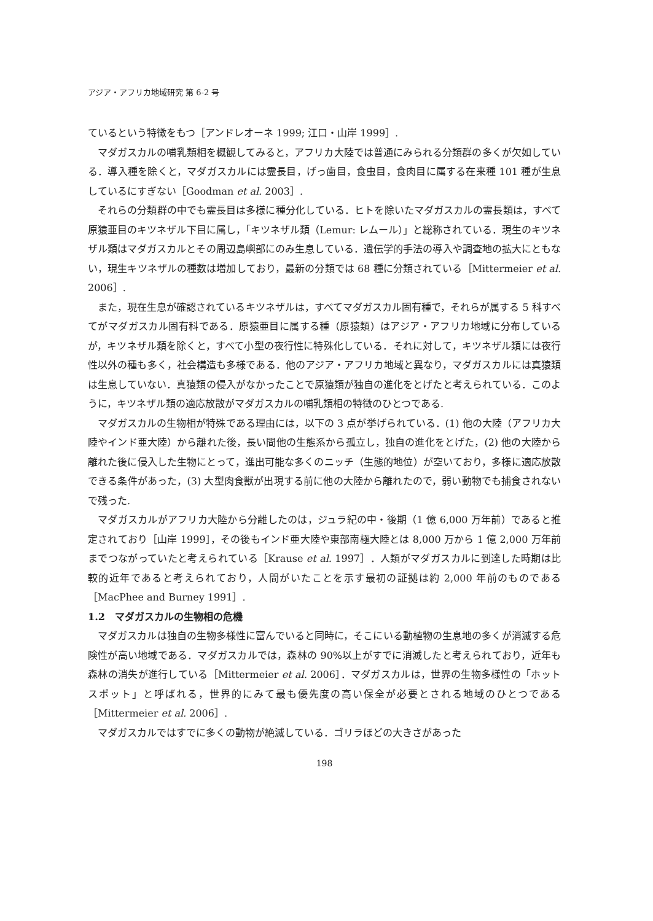アジア・アフリカ地域研究 第 6-2 号
ているという特徴をもつ［アンドレオーネ 1999; 江口・山岸 1999］.
マダガスカルの哺乳類相を概観してみると，アフリカ大陸では普通にみられる分類群の多くが欠如している．導入種を除くと，マダガスカルには霊長目，げっ歯目，食虫目，食肉目に属する在来種 101 種が生息しているにすぎない［Goodman et al. 2003］.
それらの分類群の中でも霊長目は多様に種分化している．ヒトを除いたマダガスカルの霊長類は，すべて原猿亜目のキツネザル下目に属し，「キツネザル類（Lemur: レムール）」と総称されている．現生のキツネザル類はマダガスカルとその周辺島嶼部にのみ生息している．遺伝学的手法の導入や調査地の拡大にともない，現生キツネザルの種数は増加しており，最新の分類では 68 種に分類されている［Mittermeier et al. 2006］.
また，現在生息が確認されているキツネザルは，すべてマダガスカル固有種で，それらが属する 5 科すべてがマダガスカル固有科である．原猿亜目に属する種（原猿類）はアジア・アフリカ地域に分布しているが，キツネザル類を除くと，すべて小型の夜行性に特殊化している．それに対して，キツネザル類には夜行性以外の種も多く，社会構造も多様である．他のアジア・アフリカ地域と異なり，マダガスカルには真猿類は生息していない．真猿類の侵入がなかったことで原猿類が独自の進化をとげたと考えられている．このように，キツネザル類の適応放散がマダガスカルの哺乳類相の特徴のひとつである.
マダガスカルの生物相が特殊である理由には，以下の 3 点が挙げられている．(1) 他の大陸（アフリカ大陸やインド亜大陸）から離れた後，長い間他の生態系から孤立し，独自の進化をとげた，(2) 他の大陸から離れた後に侵入した生物にとって，進出可能な多くのニッチ（生態的地位）が空いており，多様に適応放散できる条件があった，(3) 大型肉食獣が出現する前に他の大陸から離れたので，弱い動物でも捕食されないで残った.
マダガスカルがアフリカ大陸から分離したのは，ジュラ紀の中・後期（1 億 6,000 万年前）であると推定されており［山岸 1999］，その後もインド亜大陸や東部南極大陸とは 8,000 万から 1 億 2,000 万年前までつながっていたと考えられている［Krause et al. 1997］．人類がマダガスカルに到達した時期は比較的近年であると考えられており，人間がいたことを示す最初の証拠は約 2,000 年前のものである［MacPhee and Burney 1991］.
1.2　マダガスカルの生物相の危機
マダガスカルは独自の生物多様性に富んでいると同時に，そこにいる動植物の生息地の多くが消滅する危険性が高い地域である．マダガスカルでは，森林の 90%以上がすでに消滅したと考えられており，近年も森林の消失が進行している［Mittermeier et al. 2006］．マダガスカルは，世界の生物多様性の「ホットスポット」と呼ばれる，世界的にみて最も優先度の高い保全が必要とされる地域のひとつである［Mittermeier et al. 2006］.
マダガスカルではすでに多くの動物が絶滅している．ゴリラほどの大きさがあった
198